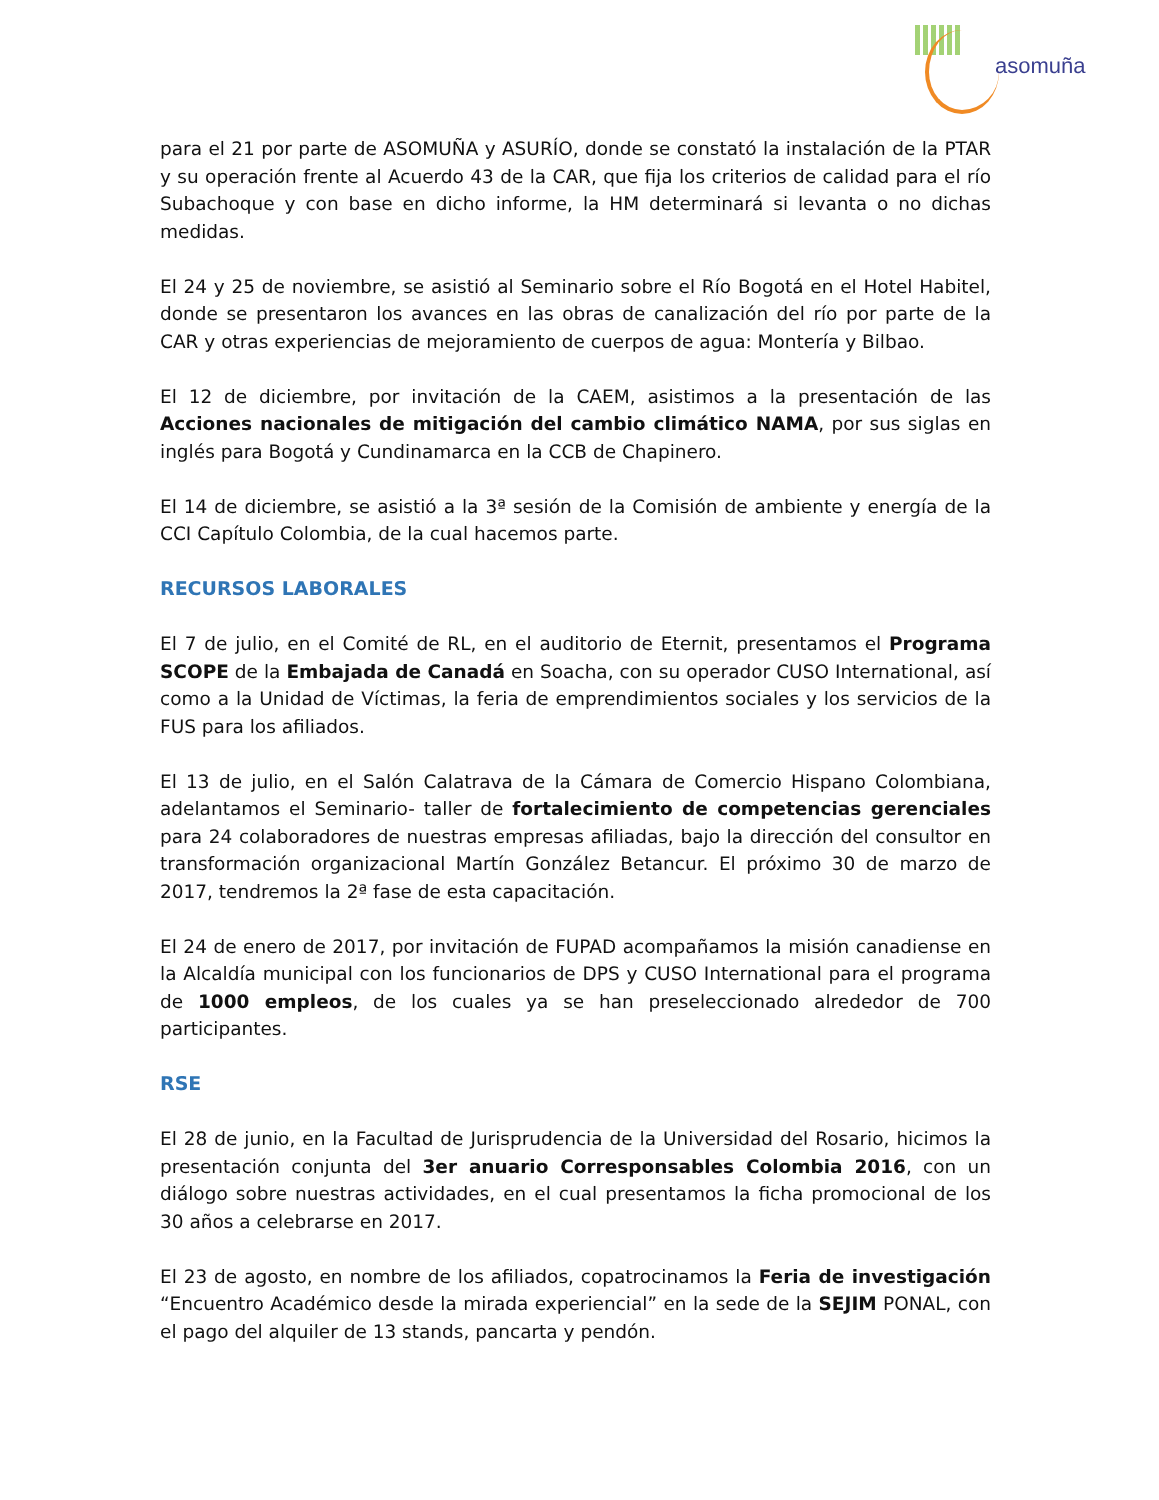asomuña
para el 21 por parte de ASOMUÑA y ASURÍO, donde se constató la instalación de la PTAR y su operación frente al Acuerdo 43 de la CAR, que fija los criterios de calidad para el río Subachoque y con base en dicho informe, la HM determinará si levanta o no dichas medidas.
El 24 y 25 de noviembre, se asistió al Seminario sobre el Río Bogotá en el Hotel Habitel, donde se presentaron los avances en las obras de canalización del río por parte de la CAR y otras experiencias de mejoramiento de cuerpos de agua: Montería y Bilbao.
El 12 de diciembre, por invitación de la CAEM, asistimos a la presentación de las Acciones nacionales de mitigación del cambio climático NAMA, por sus siglas en inglés para Bogotá y Cundinamarca en la CCB de Chapinero.
El 14 de diciembre, se asistió a la 3ª sesión de la Comisión de ambiente y energía de la CCI Capítulo Colombia, de la cual hacemos parte.
RECURSOS LABORALES
El 7 de julio, en el Comité de RL, en el auditorio de Eternit, presentamos el Programa SCOPE de la Embajada de Canadá en Soacha, con su operador CUSO International, así como a la Unidad de Víctimas, la feria de emprendimientos sociales y los servicios de la FUS para los afiliados.
El 13 de julio, en el Salón Calatrava de la Cámara de Comercio Hispano Colombiana, adelantamos el Seminario- taller de fortalecimiento de competencias gerenciales para 24 colaboradores de nuestras empresas afiliadas, bajo la dirección del consultor en transformación organizacional Martín González Betancur. El próximo 30 de marzo de 2017, tendremos la 2ª fase de esta capacitación.
El 24 de enero de 2017, por invitación de FUPAD acompañamos la misión canadiense en la Alcaldía municipal con los funcionarios de DPS y CUSO International para el programa de 1000 empleos, de los cuales ya se han preseleccionado alrededor de 700 participantes.
RSE
El 28 de junio, en la Facultad de Jurisprudencia de la Universidad del Rosario, hicimos la presentación conjunta del 3er anuario Corresponsables Colombia 2016, con un diálogo sobre nuestras actividades, en el cual presentamos la ficha promocional de los 30 años a celebrarse en 2017.
El 23 de agosto, en nombre de los afiliados, copatrocinamos la Feria de investigación “Encuentro Académico desde la mirada experiencial” en la sede de la SEJIM PONAL, con el pago del alquiler de 13 stands, pancarta y pendón.